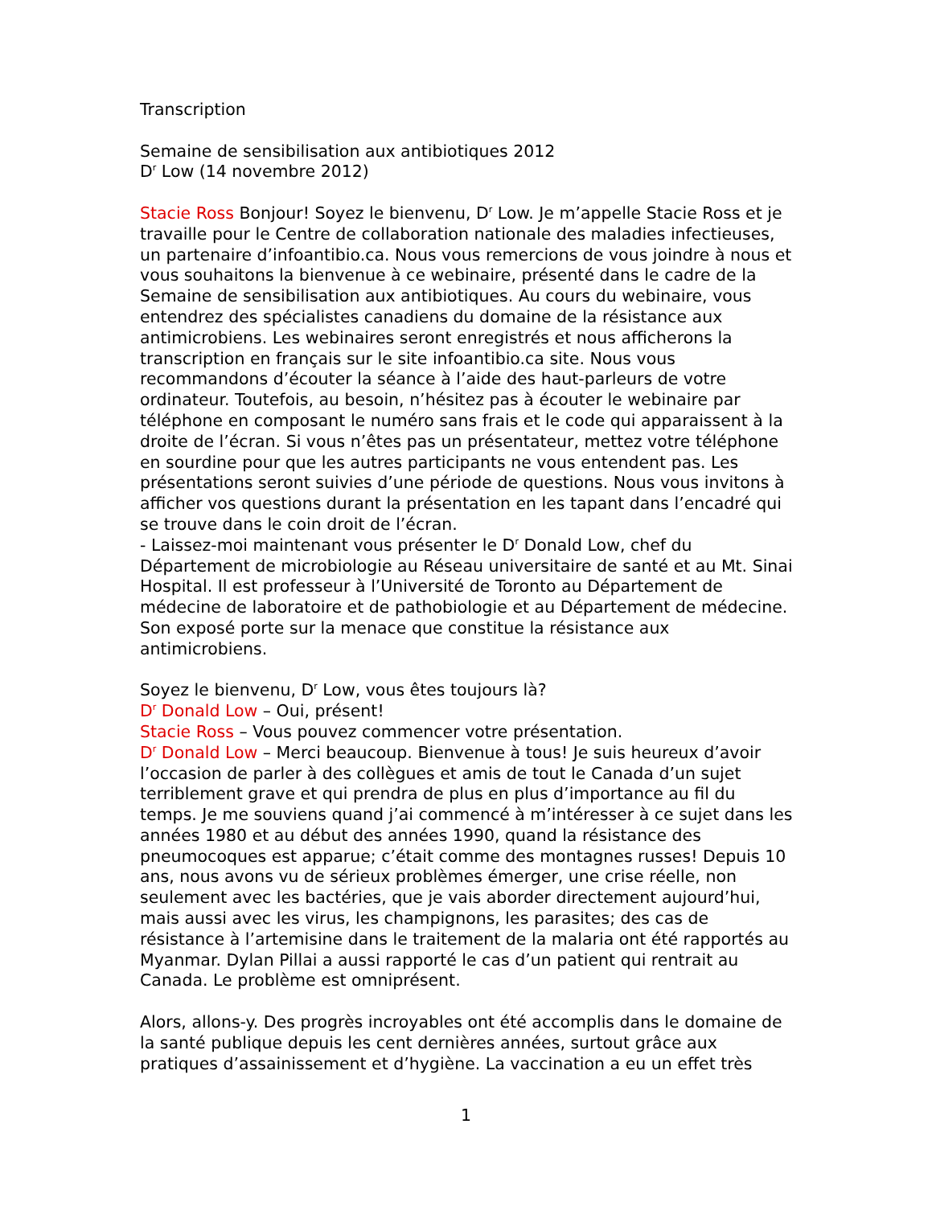Transcription
Semaine de sensibilisation aux antibiotiques 2012
D<sup>r</sup> Low (14 novembre 2012)
Stacie Ross Bonjour! Soyez le bienvenu, D<sup>r</sup> Low. Je m’appelle Stacie Ross et je travaille pour le Centre de collaboration nationale des maladies infectieuses, un partenaire d’infoantibio.ca. Nous vous remercions de vous joindre à nous et vous souhaitons la bienvenue à ce webinaire, présenté dans le cadre de la Semaine de sensibilisation aux antibiotiques. Au cours du webinaire, vous entendrez des spécialistes canadiens du domaine de la résistance aux antimicrobiens. Les webinaires seront enregistrés et nous afficherons la transcription en français sur le site infoantibio.ca site. Nous vous recommandons d’écouter la séance à l’aide des haut-parleurs de votre ordinateur. Toutefois, au besoin, n’hésitez pas à écouter le webinaire par téléphone en composant le numéro sans frais et le code qui apparaissent à la droite de l’écran. Si vous n’êtes pas un présentateur, mettez votre téléphone en sourdine pour que les autres participants ne vous entendent pas. Les présentations seront suivies d’une période de questions. Nous vous invitons à afficher vos questions durant la présentation en les tapant dans l’encadré qui se trouve dans le coin droit de l’écran.
- Laissez-moi maintenant vous présenter le D<sup>r</sup> Donald Low, chef du Département de microbiologie au Réseau universitaire de santé et au Mt. Sinai Hospital. Il est professeur à l’Université de Toronto au Département de médecine de laboratoire et de pathobiologie et au Département de médecine. Son exposé porte sur la menace que constitue la résistance aux antimicrobiens.
Soyez le bienvenu, D<sup>r</sup> Low, vous êtes toujours là?
D<sup>r</sup> Donald Low – Oui, présent!
Stacie Ross – Vous pouvez commencer votre présentation.
D<sup>r</sup> Donald Low – Merci beaucoup. Bienvenue à tous! Je suis heureux d’avoir l’occasion de parler à des collègues et amis de tout le Canada d’un sujet terriblement grave et qui prendra de plus en plus d’importance au fil du temps. Je me souviens quand j’ai commencé à m’intéresser à ce sujet dans les années 1980 et au début des années 1990, quand la résistance des pneumocoques est apparue; c’était comme des montagnes russes! Depuis 10 ans, nous avons vu de sérieux problèmes émerger, une crise réelle, non seulement avec les bactéries, que je vais aborder directement aujourd’hui, mais aussi avec les virus, les champignons, les parasites; des cas de résistance à l’artemisine dans le traitement de la malaria ont été rapportés au Myanmar. Dylan Pillai a aussi rapporté le cas d’un patient qui rentrait au Canada. Le problème est omniprésent.
Alors, allons-y. Des progrès incroyables ont été accomplis dans le domaine de la santé publique depuis les cent dernières années, surtout grâce aux pratiques d’assainissement et d’hygiène. La vaccination a eu un effet très
1